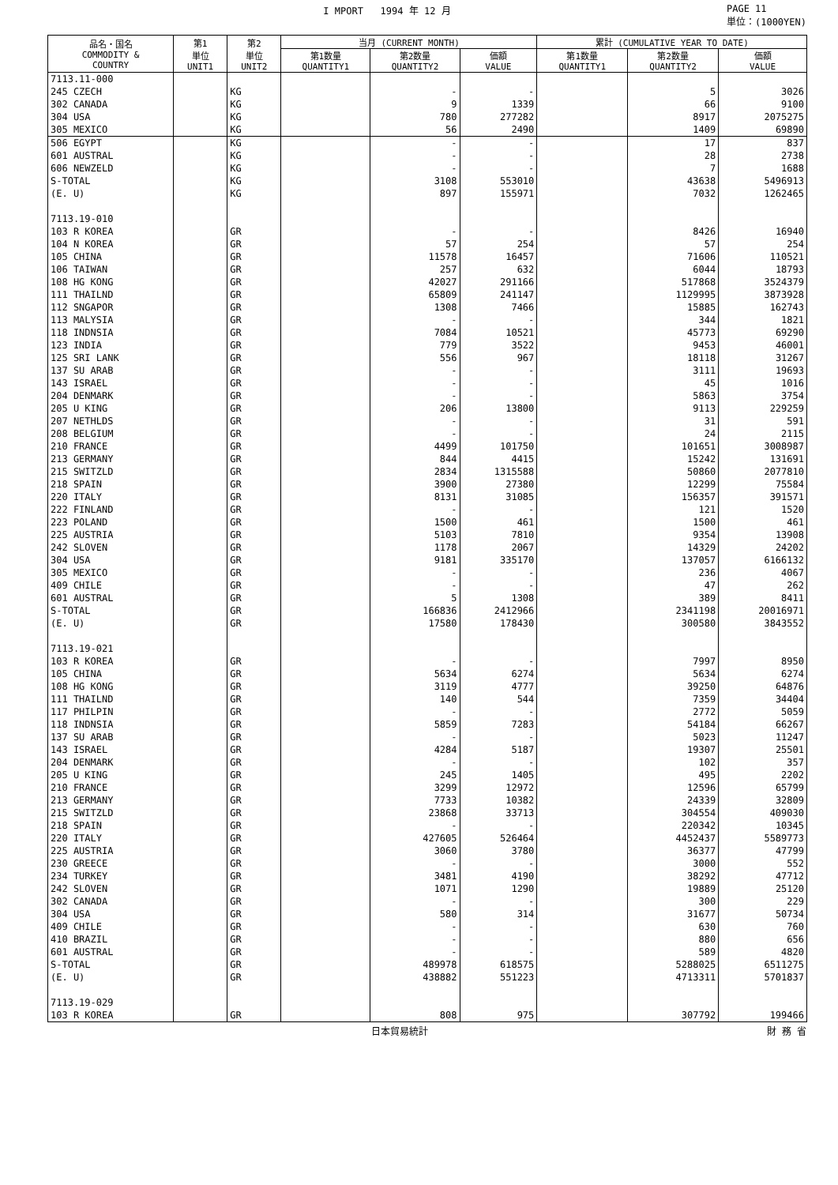I MPORT 1994 年 12 月 PAGE 11
単位：(1000YEN)
| 品名・国名 COMMODITY & COUNTRY | 第1 単位 UNIT1 | 第2 単位 UNIT2 | 当月 (CURRENT MONTH) | | | 累計 (CUMULATIVE YEAR TO DATE) | | |
| --- | --- | --- | --- | --- | --- | --- | --- | --- |
| | | | 第1数量 QUANTITY1 | 第2数量 QUANTITY2 | 価額 VALUE | 第1数量 QUANTITY1 | 第2数量 QUANTITY2 | 価額 VALUE |
| 7113.11-000 | | | | | | | | |
| 245 CZECH | | KG | | - | - | | 5 | 3026 |
| 302 CANADA | | KG | | 9 | 1339 | | 66 | 9100 |
| 304 USA | | KG | | 780 | 277282 | | 8917 | 2075275 |
| 305 MEXICO | | KG | | 56 | 2490 | | 1409 | 69890 |
| 506 EGYPT | | KG | | - | - | | 17 | 837 |
| 601 AUSTRAL | | KG | | - | - | | 28 | 2738 |
| 606 NEWZELD | | KG | | - | - | | 7 | 1688 |
| S-TOTAL | | KG | | 3108 | 553010 | | 43638 | 5496913 |
| (E. U) | | KG | | 897 | 155971 | | 7032 | 1262465 |
| 7113.19-010 | | | | | | | | |
| 103 R KOREA | | GR | | - | - | | 8426 | 16940 |
| 104 N KOREA | | GR | | 57 | 254 | | 57 | 254 |
| 105 CHINA | | GR | | 11578 | 16457 | | 71606 | 110521 |
| 106 TAIWAN | | GR | | 257 | 632 | | 6044 | 18793 |
| 108 HG KONG | | GR | | 42027 | 291166 | | 517868 | 3524379 |
| 111 THAILND | | GR | | 65809 | 241147 | | 1129995 | 3873928 |
| 112 SNGAPOR | | GR | | 1308 | 7466 | | 15885 | 162743 |
| 113 MALYSIA | | GR | | - | - | | 344 | 1821 |
| 118 INDNSIA | | GR | | 7084 | 10521 | | 45773 | 69290 |
| 123 INDIA | | GR | | 779 | 3522 | | 9453 | 46001 |
| 125 SRI LANK | | GR | | 556 | 967 | | 18118 | 31267 |
| 137 SU ARAB | | GR | | - | - | | 3111 | 19693 |
| 143 ISRAEL | | GR | | - | - | | 45 | 1016 |
| 204 DENMARK | | GR | | - | - | | 5863 | 3754 |
| 205 U KING | | GR | | 206 | 13800 | | 9113 | 229259 |
| 207 NETHLDS | | GR | | - | - | | 31 | 591 |
| 208 BELGIUM | | GR | | - | - | | 24 | 2115 |
| 210 FRANCE | | GR | | 4499 | 101750 | | 101651 | 3008987 |
| 213 GERMANY | | GR | | 844 | 4415 | | 15242 | 131691 |
| 215 SWITZLD | | GR | | 2834 | 1315588 | | 50860 | 2077810 |
| 218 SPAIN | | GR | | 3900 | 27380 | | 12299 | 75584 |
| 220 ITALY | | GR | | 8131 | 31085 | | 156357 | 391571 |
| 222 FINLAND | | GR | | - | - | | 121 | 1520 |
| 223 POLAND | | GR | | 1500 | 461 | | 1500 | 461 |
| 225 AUSTRIA | | GR | | 5103 | 7810 | | 9354 | 13908 |
| 242 SLOVEN | | GR | | 1178 | 2067 | | 14329 | 24202 |
| 304 USA | | GR | | 9181 | 335170 | | 137057 | 6166132 |
| 305 MEXICO | | GR | | - | - | | 236 | 4067 |
| 409 CHILE | | GR | | - | - | | 47 | 262 |
| 601 AUSTRAL | | GR | | 5 | 1308 | | 389 | 8411 |
| S-TOTAL | | GR | | 166836 | 2412966 | | 2341198 | 20016971 |
| (E. U) | | GR | | 17580 | 178430 | | 300580 | 3843552 |
| 7113.19-021 | | | | | | | | |
| 103 R KOREA | | GR | | - | - | | 7997 | 8950 |
| 105 CHINA | | GR | | 5634 | 6274 | | 5634 | 6274 |
| 108 HG KONG | | GR | | 3119 | 4777 | | 39250 | 64876 |
| 111 THAILND | | GR | | 140 | 544 | | 7359 | 34404 |
| 117 PHILPIN | | GR | | - | - | | 2772 | 5059 |
| 118 INDNSIA | | GR | | 5859 | 7283 | | 54184 | 66267 |
| 137 SU ARAB | | GR | | - | - | | 5023 | 11247 |
| 143 ISRAEL | | GR | | 4284 | 5187 | | 19307 | 25501 |
| 204 DENMARK | | GR | | - | - | | 102 | 357 |
| 205 U KING | | GR | | 245 | 1405 | | 495 | 2202 |
| 210 FRANCE | | GR | | 3299 | 12972 | | 12596 | 65799 |
| 213 GERMANY | | GR | | 7733 | 10382 | | 24339 | 32809 |
| 215 SWITZLD | | GR | | 23868 | 33713 | | 304554 | 409030 |
| 218 SPAIN | | GR | | - | - | | 220342 | 10345 |
| 220 ITALY | | GR | | 427605 | 526464 | | 4452437 | 5589773 |
| 225 AUSTRIA | | GR | | 3060 | 3780 | | 36377 | 47799 |
| 230 GREECE | | GR | | - | - | | 3000 | 552 |
| 234 TURKEY | | GR | | 3481 | 4190 | | 38292 | 47712 |
| 242 SLOVEN | | GR | | 1071 | 1290 | | 19889 | 25120 |
| 302 CANADA | | GR | | - | - | | 300 | 229 |
| 304 USA | | GR | | 580 | 314 | | 31677 | 50734 |
| 409 CHILE | | GR | | - | - | | 630 | 760 |
| 410 BRAZIL | | GR | | - | - | | 880 | 656 |
| 601 AUSTRAL | | GR | | - | - | | 589 | 4820 |
| S-TOTAL | | GR | | 489978 | 618575 | | 5288025 | 6511275 |
| (E. U) | | GR | | 438882 | 551223 | | 4713311 | 5701837 |
| 7113.19-029 | | | | | | | | |
| 103 R KOREA | | GR | | 808 | 975 | | 307792 | 199466 |
日本貿易統計 財 務 省